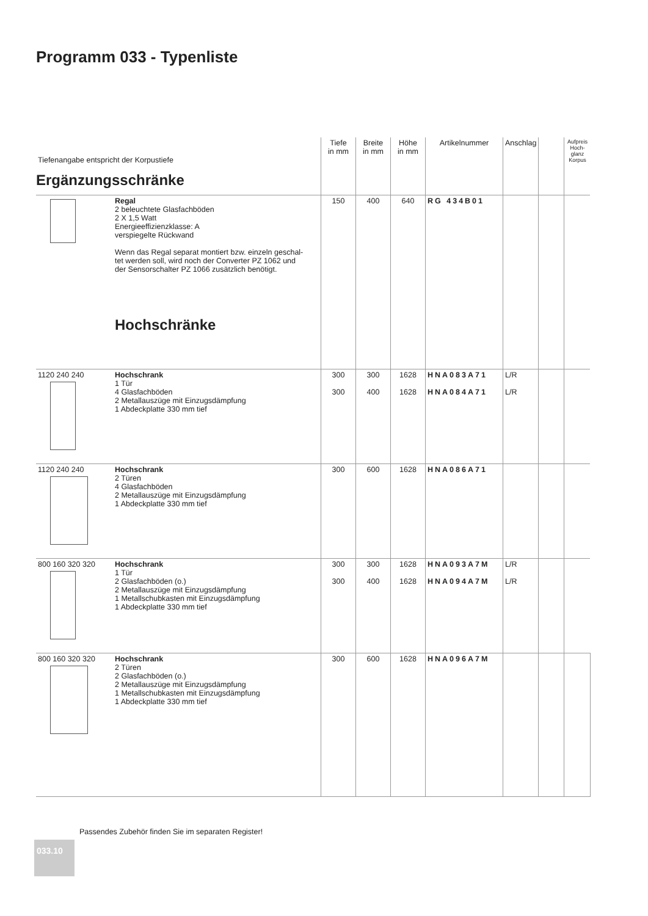Programm 033 - Typenliste
| Tiefenangabe entspricht der Korpustiefe | | Tiefe in mm | Breite in mm | Höhe in mm | Artikelnummer | Anschlag | | Aufpreis Hoch-glanz Korpus |
| Ergänzungsschränke | | | | | | | | |
| | Regal 2 beleuchtete Glasfachböden 2 X 1,5 Watt Energieeffizienzklasse: A verspiegelte Rückwand Wenn das Regal separat montiert bzw. einzeln geschal- tet werden soll, wird noch der Converter PZ 1062 und der Sensorschalter PZ 1066 zusätzlich benötigt. Hochschränke | 150 | 400 | 640 | RG 434B01 | | | |
| 1120 240 240 | Hochschrank 1 Tür 4 Glasfachböden 2 Metallauszüge mit Einzugsdämpfung 1 Abdeckplatte 330 mm tief | 300 300 | 300 400 | 1628 1628 | HNA083A71 HNA084A71 | L/R L/R | | |
| 1120 240 240 | Hochschrank 2 Türen 4 Glasfachböden 2 Metallauszüge mit Einzugsdämpfung 1 Abdeckplatte 330 mm tief | 300 | 600 | 1628 | HNA086A71 | | | |
| 800 160 320 320 | Hochschrank 1 Tür 2 Glasfachböden (o.) 2 Metallauszüge mit Einzugsdämpfung 1 Metallschubkasten mit Einzugsdämpfung 1 Abdeckplatte 330 mm tief | 300 300 | 300 400 | 1628 1628 | HNA093A7M HNA094A7M | L/R L/R | | |
| 800 160 320 320 | Hochschrank 2 Türen 2 Glasfachböden (o.) 2 Metallauszüge mit Einzugsdämpfung 1 Metallschubkasten mit Einzugsdämpfung 1 Abdeckplatte 330 mm tief | 300 | 600 | 1628 | HNA096A7M | | | |
Passendes Zubehör finden Sie im separaten Register!
033.10